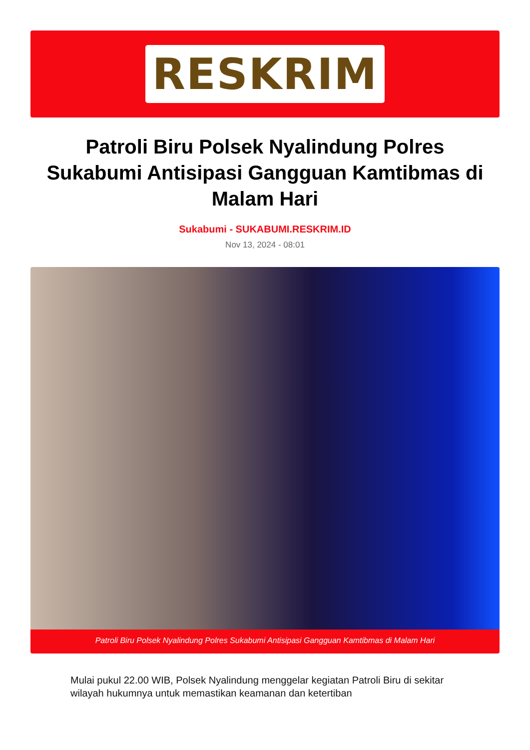RESKRIM
Patroli Biru Polsek Nyalindung Polres Sukabumi Antisipasi Gangguan Kamtibmas di Malam Hari
Sukabumi - SUKABUMI.RESKRIM.ID
Nov 13, 2024 - 08:01
Patroli Biru Polsek Nyalindung Polres Sukabumi Antisipasi Gangguan Kamtibmas di Malam Hari
Mulai pukul 22.00 WIB, Polsek Nyalindung menggelar kegiatan Patroli Biru di sekitar wilayah hukumnya untuk memastikan keamanan dan ketertiban